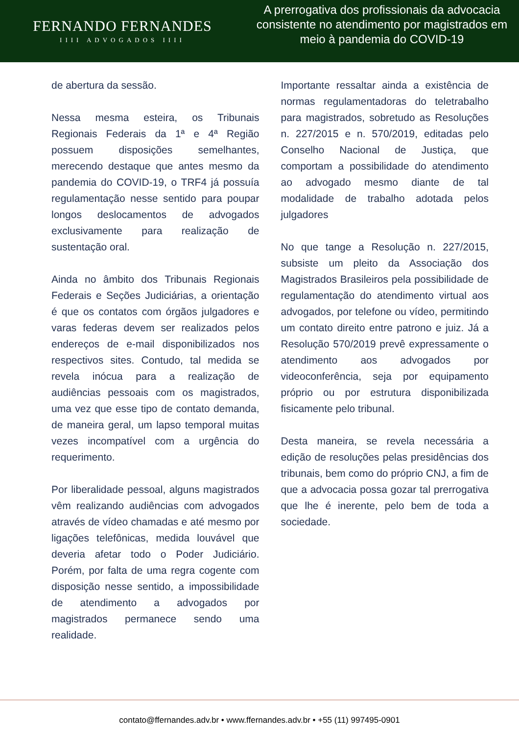FERNANDO FERNANDES
IIII ADVOGADOS IIII
A prerrogativa dos profissionais da advocacia consistente no atendimento por magistrados em meio à pandemia do COVID-19
de abertura da sessão.
Nessa mesma esteira, os Tribunais Regionais Federais da 1ª e 4ª Região possuem disposições semelhantes, merecendo destaque que antes mesmo da pandemia do COVID-19, o TRF4 já possuía regulamentação nesse sentido para poupar longos deslocamentos de advogados exclusivamente para realização de sustentação oral.
Ainda no âmbito dos Tribunais Regionais Federais e Seções Judiciárias, a orientação é que os contatos com órgãos julgadores e varas federas devem ser realizados pelos endereços de e-mail disponibilizados nos respectivos sites. Contudo, tal medida se revela inócua para a realização de audiências pessoais com os magistrados, uma vez que esse tipo de contato demanda, de maneira geral, um lapso temporal muitas vezes incompatível com a urgência do requerimento.
Por liberalidade pessoal, alguns magistrados vêm realizando audiências com advogados através de vídeo chamadas e até mesmo por ligações telefônicas, medida louvável que deveria afetar todo o Poder Judiciário. Porém, por falta de uma regra cogente com disposição nesse sentido, a impossibilidade de atendimento a advogados por magistrados permanece sendo uma realidade.
Importante ressaltar ainda a existência de normas regulamentadoras do teletrabalho para magistrados, sobretudo as Resoluções n. 227/2015 e n. 570/2019, editadas pelo Conselho Nacional de Justiça, que comportam a possibilidade do atendimento ao advogado mesmo diante de tal modalidade de trabalho adotada pelos julgadores
No que tange a Resolução n. 227/2015, subsiste um pleito da Associação dos Magistrados Brasileiros pela possibilidade de regulamentação do atendimento virtual aos advogados, por telefone ou vídeo, permitindo um contato direito entre patrono e juiz. Já a Resolução 570/2019 prevê expressamente o atendimento aos advogados por videoconferência, seja por equipamento próprio ou por estrutura disponibilizada fisicamente pelo tribunal.
Desta maneira, se revela necessária a edição de resoluções pelas presidências dos tribunais, bem como do próprio CNJ, a fim de que a advocacia possa gozar tal prerrogativa que lhe é inerente, pelo bem de toda a sociedade.
contato@ffernandes.adv.br • www.ffernandes.adv.br • +55 (11) 997495-0901